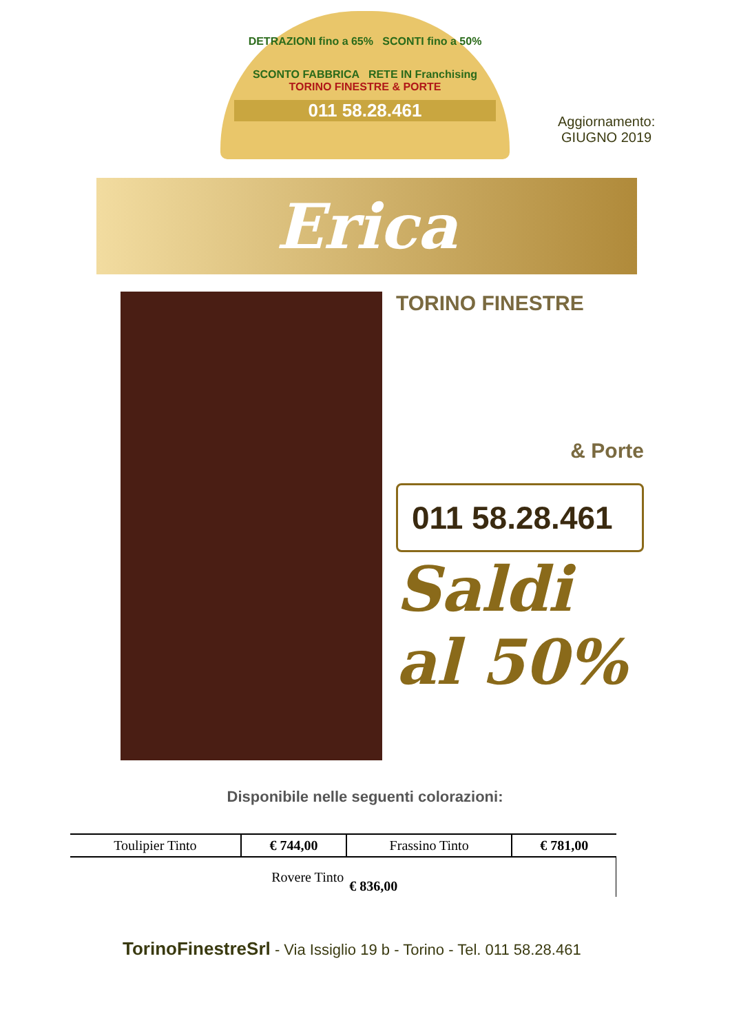DETRAZIONI fino a 65% SCONTI fino a 50%
SCONTO FABBRICA RETE IN Franchising
TORINO FINESTRE & PORTE
011 58.28.461
Aggiornamento:
GIUGNO 2019
Erica
TORINO FINESTRE
& Porte
011 58.28.461
Saldi
al 50%
Disponibile nelle seguenti colorazioni:
| Toulipier Tinto | € 744,00 | Frassino Tinto | € 781,00 |
| Rovere Tinto | | € 836,00 | |
TorinoFinestreSrl - Via Issiglio 19 b - Torino - Tel. 011 58.28.461